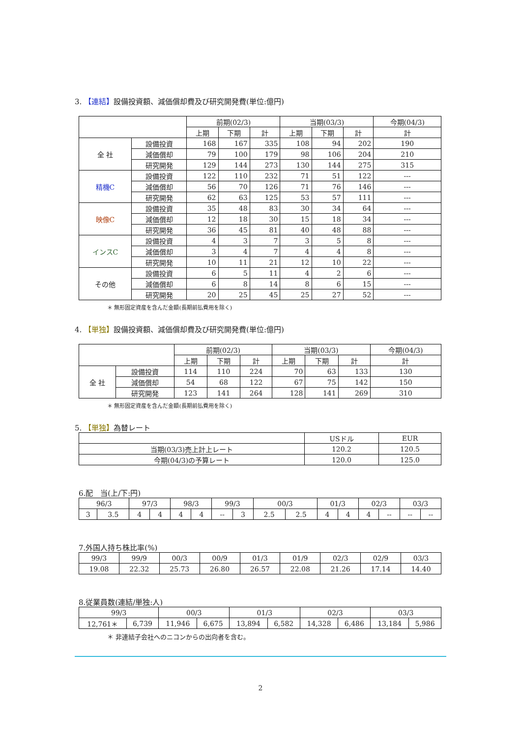3. 【連結】設備投資額、減価償却費及び研究開発費(単位:億円)
| | | 前期(02/3) | | | 当期(03/3) | | | 今期(04/3) |
| --- | --- | --- | --- | --- | --- | --- | --- | --- |
| | | 上期 | 下期 | 計 | 上期 | 下期 | 計 | 計 |
| 全 社 | 設備投資 | 168 | 167 | 335 | 108 | 94 | 202 | 190 |
| | 減価償却 | 79 | 100 | 179 | 98 | 106 | 204 | 210 |
| | 研究開発 | 129 | 144 | 273 | 130 | 144 | 275 | 315 |
| 精機C | 設備投資 | 122 | 110 | 232 | 71 | 51 | 122 | --- |
| | 減価償却 | 56 | 70 | 126 | 71 | 76 | 146 | --- |
| | 研究開発 | 62 | 63 | 125 | 53 | 57 | 111 | --- |
| 映像C | 設備投資 | 35 | 48 | 83 | 30 | 34 | 64 | --- |
| | 減価償却 | 12 | 18 | 30 | 15 | 18 | 34 | --- |
| | 研究開発 | 36 | 45 | 81 | 40 | 48 | 88 | --- |
| インスC | 設備投資 | 4 | 3 | 7 | 3 | 5 | 8 | --- |
| | 減価償却 | 3 | 4 | 7 | 4 | 4 | 8 | --- |
| | 研究開発 | 10 | 11 | 21 | 12 | 10 | 22 | --- |
| その他 | 設備投資 | 6 | 5 | 11 | 4 | 2 | 6 | --- |
| | 減価償却 | 6 | 8 | 14 | 8 | 6 | 15 | --- |
| | 研究開発 | 20 | 25 | 45 | 25 | 27 | 52 | --- |
＊ 無形固定資産を含んだ金額(長期前払費用を除く)
4. 【単独】設備投資額、減価償却費及び研究開発費(単位:億円)
| | | 前期(02/3) | | | 当期(03/3) | | | 今期(04/3) |
| --- | --- | --- | --- | --- | --- | --- | --- | --- |
| | | 上期 | 下期 | 計 | 上期 | 下期 | 計 | 計 |
| 全 社 | 設備投資 | 114 | 110 | 224 | 70 | 63 | 133 | 130 |
| | 減価償却 | 54 | 68 | 122 | 67 | 75 | 142 | 150 |
| | 研究開発 | 123 | 141 | 264 | 128 | 141 | 269 | 310 |
＊ 無形固定資産を含んだ金額(長期前払費用を除く)
5. 【単独】為替レート
| | USドル | EUR |
| --- | --- | --- |
| 当期(03/3)売上計上レート | 120.2 | 120.5 |
| 今期(04/3)の予算レート | 120.0 | 125.0 |
6.配　当(上/下:円)
| 96/3 | | 97/3 | | 98/3 | | 99/3 | | 00/3 | | 01/3 | | 02/3 | | 03/3 | |
| --- | --- | --- | --- | --- | --- | --- | --- | --- | --- | --- | --- | --- | --- | --- | --- |
| 3 | 3.5 | 4 | 4 | 4 | 4 | -- | 3 | 2.5 | 2.5 | 4 | 4 | 4 | -- | -- | -- |
7.外国人持ち株比率(%)
| 99/3 | 99/9 | 00/3 | 00/9 | 01/3 | 01/9 | 02/3 | 02/9 | 03/3 |
| --- | --- | --- | --- | --- | --- | --- | --- | --- |
| 19.08 | 22.32 | 25.73 | 26.80 | 26.57 | 22.08 | 21.26 | 17.14 | 14.40 |
8.従業員数(連結/単独:人)
| 99/3 | | 00/3 | | 01/3 | | 02/3 | | 03/3 | |
| --- | --- | --- | --- | --- | --- | --- | --- | --- | --- |
| 12,761＊ | 6,739 | 11,946 | 6,675 | 13,894 | 6,582 | 14,328 | 6,486 | 13,184 | 5,986 |
＊ 非連結子会社へのニコンからの出向者を含む。
2